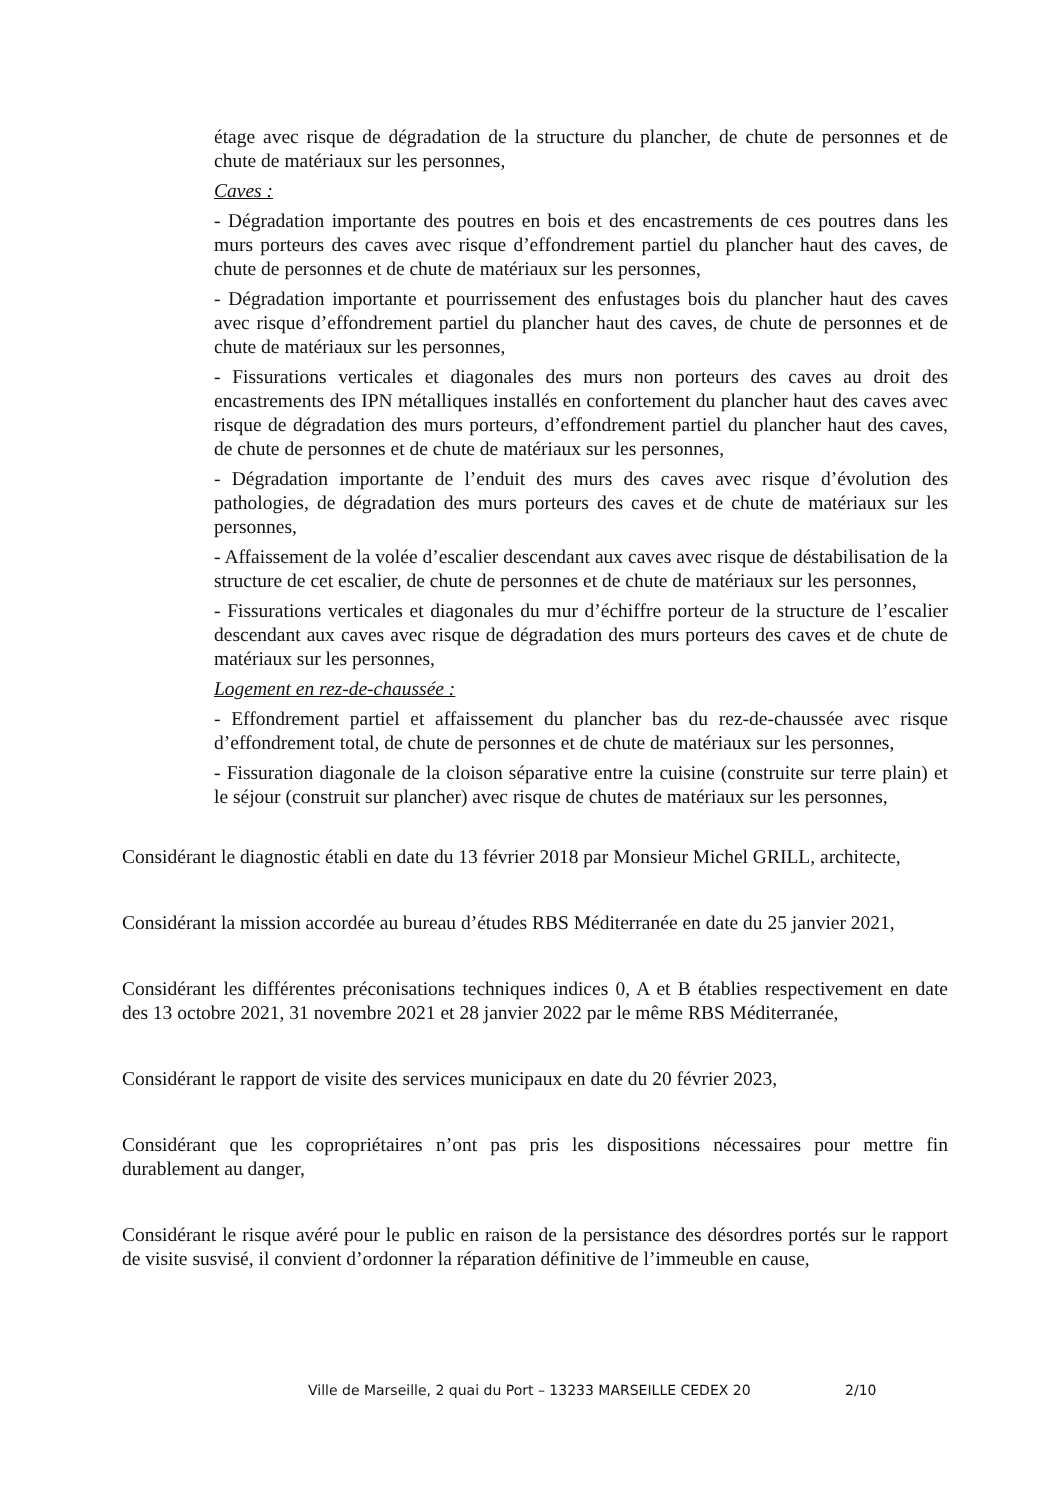étage avec risque de dégradation de la structure du plancher, de chute de personnes et de chute de matériaux sur les personnes,
Caves :
- Dégradation importante des poutres en bois et des encastrements de ces poutres dans les murs porteurs des caves avec risque d’effondrement partiel du plancher haut des caves, de chute de personnes et de chute de matériaux sur les personnes,
- Dégradation importante et pourrissement des enfustages bois du plancher haut des caves avec risque d’effondrement partiel du plancher haut des caves, de chute de personnes et de chute de matériaux sur les personnes,
- Fissurations verticales et diagonales des murs non porteurs des caves au droit des encastrements des IPN métalliques installés en confortement du plancher haut des caves avec risque de dégradation des murs porteurs, d’effondrement partiel du plancher haut des caves, de chute de personnes et de chute de matériaux sur les personnes,
- Dégradation importante de l’enduit des murs des caves avec risque d’évolution des pathologies, de dégradation des murs porteurs des caves et de chute de matériaux sur les personnes,
- Affaissement de la volée d’escalier descendant aux caves avec risque de déstabilisation de la structure de cet escalier, de chute de personnes et de chute de matériaux sur les personnes,
- Fissurations verticales et diagonales du mur d’échiffre porteur de la structure de l’escalier descendant aux caves avec risque de dégradation des murs porteurs des caves et de chute de matériaux sur les personnes,
Logement en rez-de-chaussée :
- Effondrement partiel et affaissement du plancher bas du rez-de-chaussée avec risque d’effondrement total, de chute de personnes et de chute de matériaux sur les personnes,
- Fissuration diagonale de la cloison séparative entre la cuisine (construite sur terre plain) et le séjour (construit sur plancher) avec risque de chutes de matériaux sur les personnes,
Considérant le diagnostic établi en date du 13 février 2018 par Monsieur Michel GRILL, architecte,
Considérant la mission accordée au bureau d’études RBS Méditerranée en date du 25 janvier 2021,
Considérant les différentes préconisations techniques indices 0, A et B établies respectivement en date des 13 octobre 2021, 31 novembre 2021 et 28 janvier 2022 par le même RBS Méditerranée,
Considérant le rapport de visite des services municipaux en date du 20 février 2023,
Considérant que les copropriétaires n’ont pas pris les dispositions nécessaires pour mettre fin durablement au danger,
Considérant le risque avéré pour le public en raison de la persistance des désordres portés sur le rapport de visite susvisé, il convient d’ordonner la réparation définitive de l’immeuble en cause,
Ville de Marseille, 2 quai du Port – 13233 MARSEILLE CEDEX 20 2/10